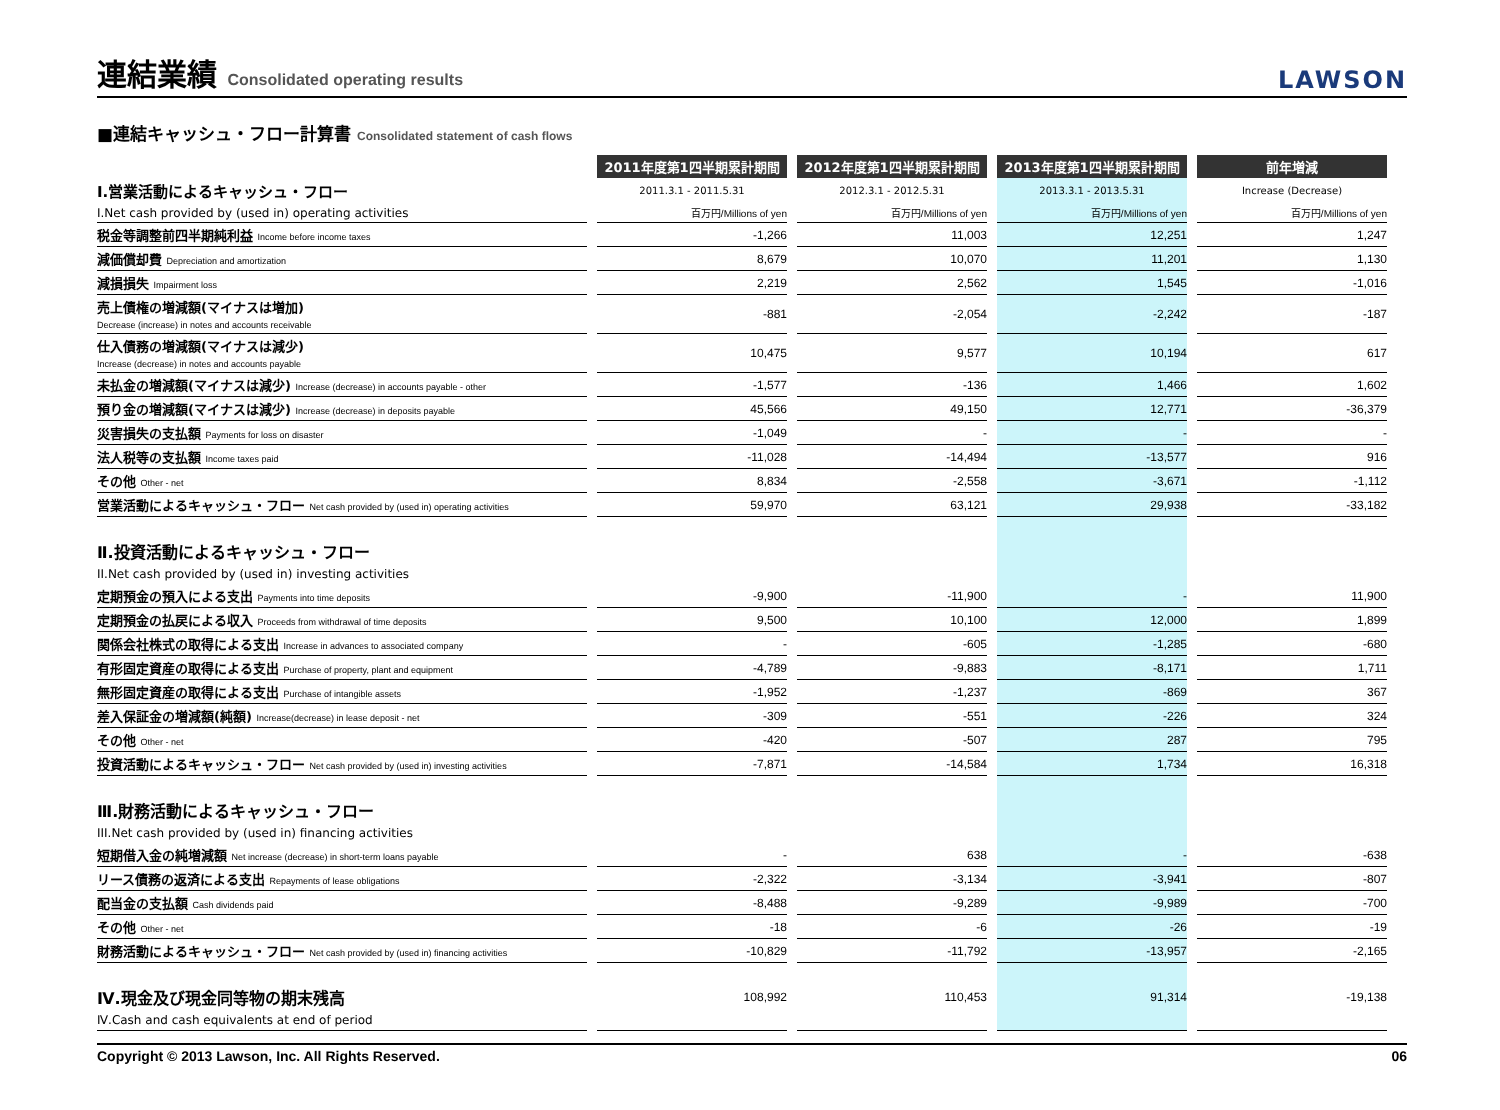連結業績 Consolidated operating results
LAWSON
■連結キャッシュ・フロー計算書 Consolidated statement of cash flows
| | 2011年度第1四半期累計期間 | 2012年度第1四半期累計期間 | 2013年度第1四半期累計期間 | 前年増減 |
| Ⅰ.営業活動によるキャッシュ・フロー | 2011.3.1 - 2011.5.31 | 2012.3.1 - 2012.5.31 | 2013.3.1 - 2013.5.31 | Increase (Decrease) |
| I.Net cash provided by (used in) operating activities | 百万円/Millions of yen | 百万円/Millions of yen | 百万円/Millions of yen | 百万円/Millions of yen |
| 税金等調整前四半期純利益 Income before income taxes | -1,266 | 11,003 | 12,251 | 1,247 |
| 減価償却費 Depreciation and amortization | 8,679 | 10,070 | 11,201 | 1,130 |
| 減損損失 Impairment loss | 2,219 | 2,562 | 1,545 | -1,016 |
| 売上債権の増減額(マイナスは増加) Decrease (increase) in notes and accounts receivable | -881 | -2,054 | -2,242 | -187 |
| 仕入債務の増減額(マイナスは減少) Increase (decrease) in notes and accounts payable | 10,475 | 9,577 | 10,194 | 617 |
| 未払金の増減額(マイナスは減少) Increase (decrease) in accounts payable - other | -1,577 | -136 | 1,466 | 1,602 |
| 預り金の増減額(マイナスは減少) Increase (decrease) in deposits payable | 45,566 | 49,150 | 12,771 | -36,379 |
| 災害損失の支払額 Payments for loss on disaster | -1,049 | - | - | - |
| 法人税等の支払額 Income taxes paid | -11,028 | -14,494 | -13,577 | 916 |
| その他 Other - net | 8,834 | -2,558 | -3,671 | -1,112 |
| 営業活動によるキャッシュ・フロー Net cash provided by (used in) operating activities | 59,970 | 63,121 | 29,938 | -33,182 |
| Ⅱ.投資活動によるキャッシュ・フロー II.Net cash provided by (used in) investing activities | | | | |
| 定期預金の預入による支出 Payments into time deposits | -9,900 | -11,900 | - | 11,900 |
| 定期預金の払戻による収入 Proceeds from withdrawal of time deposits | 9,500 | 10,100 | 12,000 | 1,899 |
| 関係会社株式の取得による支出 Increase in advances to associated company | - | -605 | -1,285 | -680 |
| 有形固定資産の取得による支出 Purchase of property, plant and equipment | -4,789 | -9,883 | -8,171 | 1,711 |
| 無形固定資産の取得による支出 Purchase of intangible assets | -1,952 | -1,237 | -869 | 367 |
| 差入保証金の増減額(純額) Increase(decrease) in lease deposit - net | -309 | -551 | -226 | 324 |
| その他 Other - net | -420 | -507 | 287 | 795 |
| 投資活動によるキャッシュ・フロー Net cash provided by (used in) investing activities | -7,871 | -14,584 | 1,734 | 16,318 |
| Ⅲ.財務活動によるキャッシュ・フロー III.Net cash provided by (used in) financing activities | | | | |
| 短期借入金の純増減額 Net increase (decrease) in short-term loans payable | - | 638 | - | -638 |
| リース債務の返済による支出 Repayments of lease obligations | -2,322 | -3,134 | -3,941 | -807 |
| 配当金の支払額 Cash dividends paid | -8,488 | -9,289 | -9,989 | -700 |
| その他 Other - net | -18 | -6 | -26 | -19 |
| 財務活動によるキャッシュ・フロー Net cash provided by (used in) financing activities | -10,829 | -11,792 | -13,957 | -2,165 |
| Ⅳ.現金及び現金同等物の期末残高 Ⅳ.Cash and cash equivalents at end of period | 108,992 | 110,453 | 91,314 | -19,138 |
Copyright © 2013 Lawson, Inc. All Rights Reserved. 06